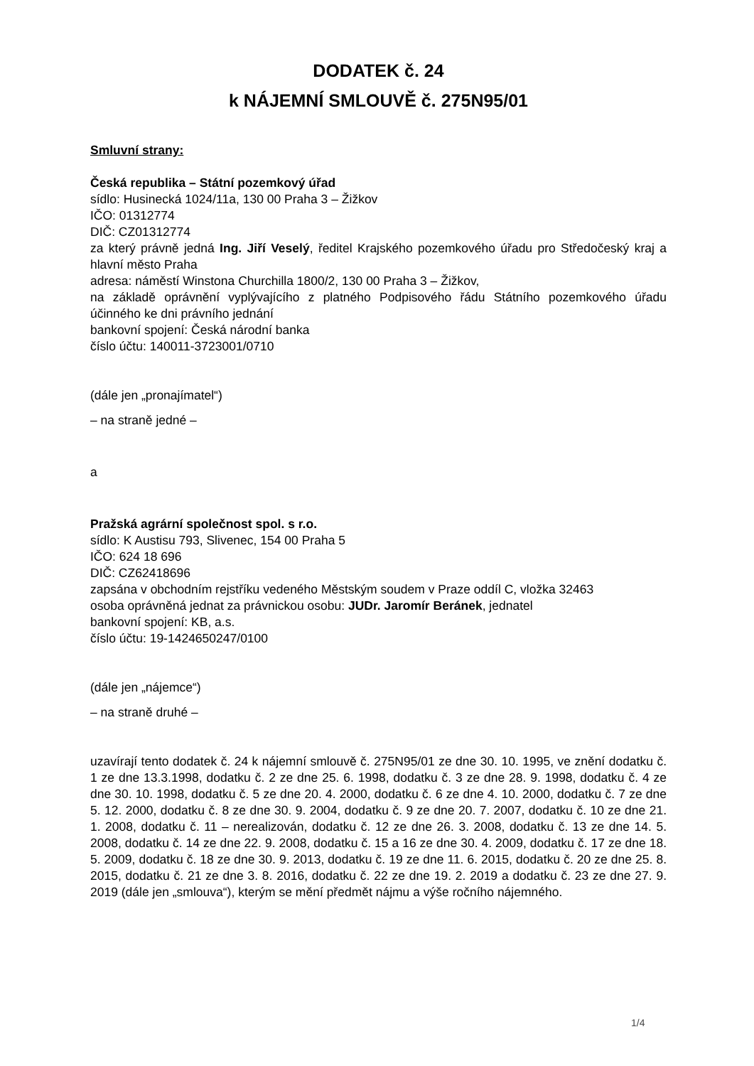DODATEK č. 24
k NÁJEMNÍ SMLOUVĚ č. 275N95/01
Smluvní strany:
Česká republika – Státní pozemkový úřad
sídlo: Husinecká 1024/11a, 130 00 Praha 3 – Žižkov
IČO: 01312774
DIČ: CZ01312774
za který právně jedná Ing. Jiří Veselý, ředitel Krajského pozemkového úřadu pro Středočeský kraj a hlavní město Praha
adresa: náměstí Winstona Churchilla 1800/2, 130 00 Praha 3 – Žižkov,
na základě oprávnění vyplývajícího z platného Podpisového řádu Státního pozemkového úřadu účinného ke dni právního jednání
bankovní spojení: Česká národní banka
číslo účtu: 140011-3723001/0710
(dále jen „pronajímatel“)
– na straně jedné –
a
Pražská agrární společnost spol. s r.o.
sídlo: K Austisu 793, Slivenec, 154 00 Praha 5
IČO: 624 18 696
DIČ: CZ62418696
zapsána v obchodním rejstříku vedeného Městským soudem v Praze oddíl C, vložka 32463
osoba oprávněná jednat za právnickou osobu: JUDr. Jaromír Beránek, jednatel
bankovní spojení: KB, a.s.
číslo účtu: 19-1424650247/0100
(dále jen „nájemce“)
– na straně druhé –
uzavírají tento dodatek č. 24 k nájemní smlouvě č. 275N95/01 ze dne 30. 10. 1995, ve znění dodatku č. 1 ze dne 13.3.1998, dodatku č. 2 ze dne 25. 6. 1998, dodatku č. 3 ze dne 28. 9. 1998, dodatku č. 4 ze dne 30. 10. 1998, dodatku č. 5 ze dne 20. 4. 2000, dodatku č. 6 ze dne 4. 10. 2000, dodatku č. 7 ze dne 5. 12. 2000, dodatku č. 8 ze dne 30. 9. 2004, dodatku č. 9 ze dne 20. 7. 2007, dodatku č. 10 ze dne 21. 1. 2008, dodatku č. 11 – nerealizován, dodatku č. 12 ze dne 26. 3. 2008, dodatku č. 13 ze dne 14. 5. 2008, dodatku č. 14 ze dne 22. 9. 2008, dodatku č. 15 a 16 ze dne 30. 4. 2009, dodatku č. 17 ze dne 18. 5. 2009, dodatku č. 18 ze dne 30. 9. 2013, dodatku č. 19 ze dne 11. 6. 2015, dodatku č. 20 ze dne 25. 8. 2015, dodatku č. 21 ze dne 3. 8. 2016, dodatku č. 22 ze dne 19. 2. 2019 a dodatku č. 23 ze dne 27. 9. 2019 (dále jen „smlouva“), kterým se mění předmět nájmu a výše ročního nájemného.
1/4